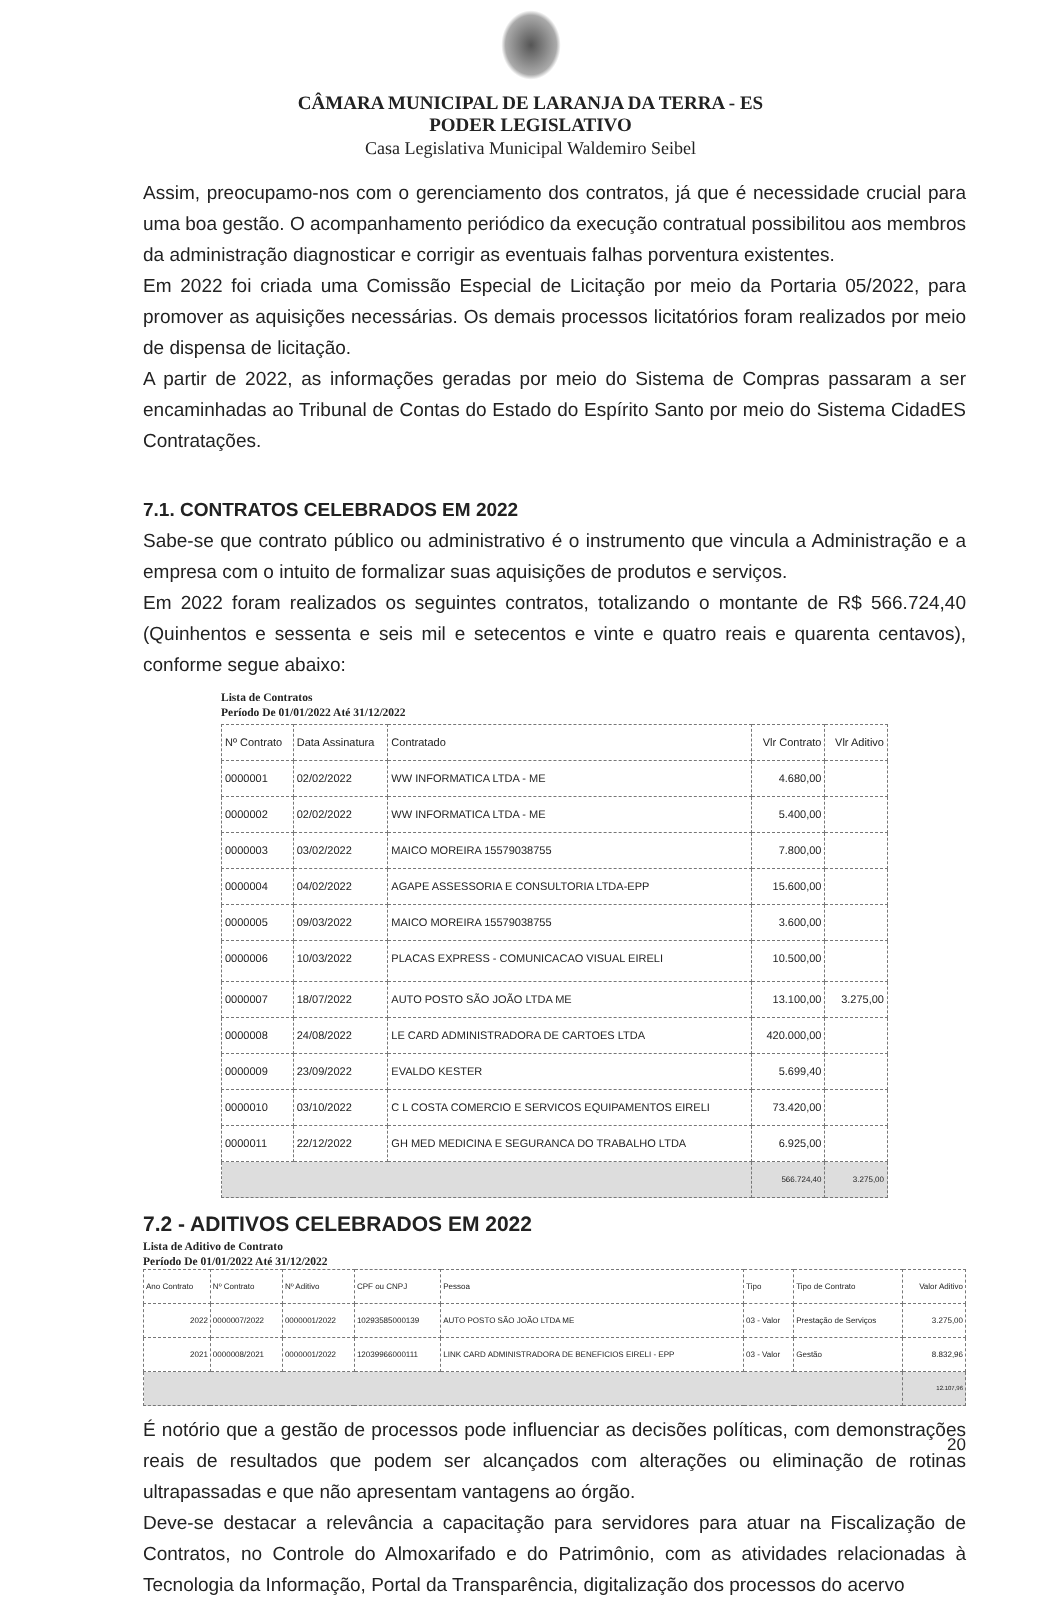CÂMARA MUNICIPAL DE LARANJA DA TERRA - ES
PODER LEGISLATIVO
Casa Legislativa Municipal Waldemiro Seibel
Assim, preocupamo-nos com o gerenciamento dos contratos, já que é necessidade crucial para uma boa gestão. O acompanhamento periódico da execução contratual possibilitou aos membros da administração diagnosticar e corrigir as eventuais falhas porventura existentes.
Em 2022 foi criada uma Comissão Especial de Licitação por meio da Portaria 05/2022, para promover as aquisições necessárias. Os demais processos licitatórios foram realizados por meio de dispensa de licitação.
A partir de 2022, as informações geradas por meio do Sistema de Compras passaram a ser encaminhadas ao Tribunal de Contas do Estado do Espírito Santo por meio do Sistema CidadES Contratações.
7.1. CONTRATOS CELEBRADOS EM 2022
Sabe-se que contrato público ou administrativo é o instrumento que vincula a Administração e a empresa com o intuito de formalizar suas aquisições de produtos e serviços.
Em 2022 foram realizados os seguintes contratos, totalizando o montante de R$ 566.724,40 (Quinhentos e sessenta e seis mil e setecentos e vinte e quatro reais e quarenta centavos), conforme segue abaixo:
Lista de Contratos
Período De 01/01/2022 Até 31/12/2022
| Nº Contrato | Data Assinatura | Contratado | Vlr Contrato | Vlr Aditivo |
| --- | --- | --- | --- | --- |
| 0000001 | 02/02/2022 | WW INFORMATICA LTDA - ME | 4.680,00 | |
| 0000002 | 02/02/2022 | WW INFORMATICA LTDA - ME | 5.400,00 | |
| 0000003 | 03/02/2022 | MAICO MOREIRA 15579038755 | 7.800,00 | |
| 0000004 | 04/02/2022 | AGAPE ASSESSORIA E CONSULTORIA LTDA-EPP | 15.600,00 | |
| 0000005 | 09/03/2022 | MAICO MOREIRA 15579038755 | 3.600,00 | |
| 0000006 | 10/03/2022 | PLACAS EXPRESS - COMUNICACAO VISUAL EIRELI | 10.500,00 | |
| 0000007 | 18/07/2022 | AUTO POSTO SÃO JOÃO LTDA ME | 13.100,00 | 3.275,00 |
| 0000008 | 24/08/2022 | LE CARD ADMINISTRADORA DE CARTOES LTDA | 420.000,00 | |
| 0000009 | 23/09/2022 | EVALDO KESTER | 5.699,40 | |
| 0000010 | 03/10/2022 | C L COSTA COMERCIO E SERVICOS EQUIPAMENTOS EIRELI | 73.420,00 | |
| 0000011 | 22/12/2022 | GH MED MEDICINA E SEGURANCA DO TRABALHO LTDA | 6.925,00 | |
| | | | 566.724,40 | 3.275,00 |
7.2 - ADITIVOS CELEBRADOS EM 2022
Lista de Aditivo de Contrato
Período De 01/01/2022 Até 31/12/2022
| Ano Contrato | Nº Contrato | Nº Aditivo | CPF ou CNPJ | Pessoa | Tipo | Tipo de Contrato | Valor Aditivo |
| --- | --- | --- | --- | --- | --- | --- | --- |
| 2022 | 0000007/2022 | 0000001/2022 | 10293585000139 | AUTO POSTO SÃO JOÃO LTDA ME | 03 - Valor | Prestação de Serviços | 3.275,00 |
| 2021 | 0000008/2021 | 0000001/2022 | 12039966000111 | LINK CARD ADMINISTRADORA DE BENEFICIOS EIRELI - EPP | 03 - Valor | Gestão | 8.832,96 |
| | | | | | | | 12.107,96 |
É notório que a gestão de processos pode influenciar as decisões políticas, com demonstrações reais de resultados que podem ser alcançados com alterações ou eliminação de rotinas ultrapassadas e que não apresentam vantagens ao órgão.
Deve-se destacar a relevância a capacitação para servidores para atuar na Fiscalização de Contratos, no Controle do Almoxarifado e do Patrimônio, com as atividades relacionadas à Tecnologia da Informação, Portal da Transparência, digitalização dos processos do acervo
20